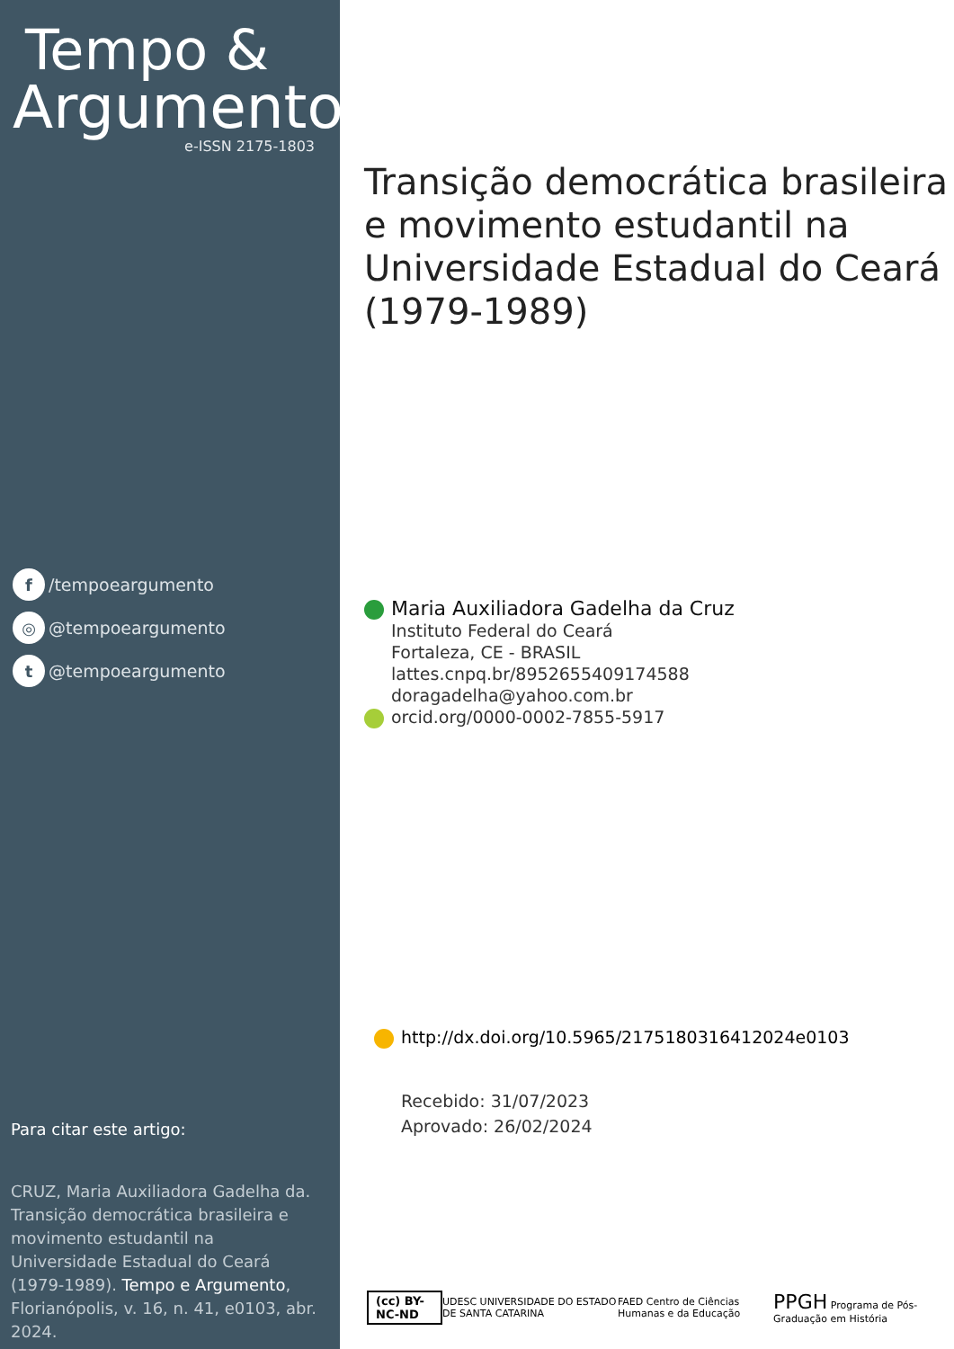Tempo &
Argumento
e-ISSN 2175-1803
f /tempoeargumento
◎ @tempoeargumento
t @tempoeargumento
Para citar este artigo:
CRUZ, Maria Auxiliadora Gadelha da. Transição democrática brasileira e movimento estudantil na Universidade Estadual do Ceará (1979-1989). Tempo e Argumento, Florianópolis, v. 16, n. 41, e0103, abr. 2024.
Transição democrática brasileira e movimento estudantil na Universidade Estadual do Ceará (1979-1989)
Maria Auxiliadora Gadelha da Cruz
Instituto Federal do Ceará
Fortaleza, CE - BRASIL
lattes.cnpq.br/8952655409174588
doragadelha@yahoo.com.br
orcid.org/0000-0002-7855-5917
http://dx.doi.org/10.5965/2175180316412024e0103
Recebido: 31/07/2023
Aprovado: 26/02/2024
(cc) BY-NC-ND UDESC UNIVERSIDADE DO ESTADO DE SANTA CATARINA FAED Centro de Ciências Humanas e da Educação PPGH Programa de Pós-Graduação em História